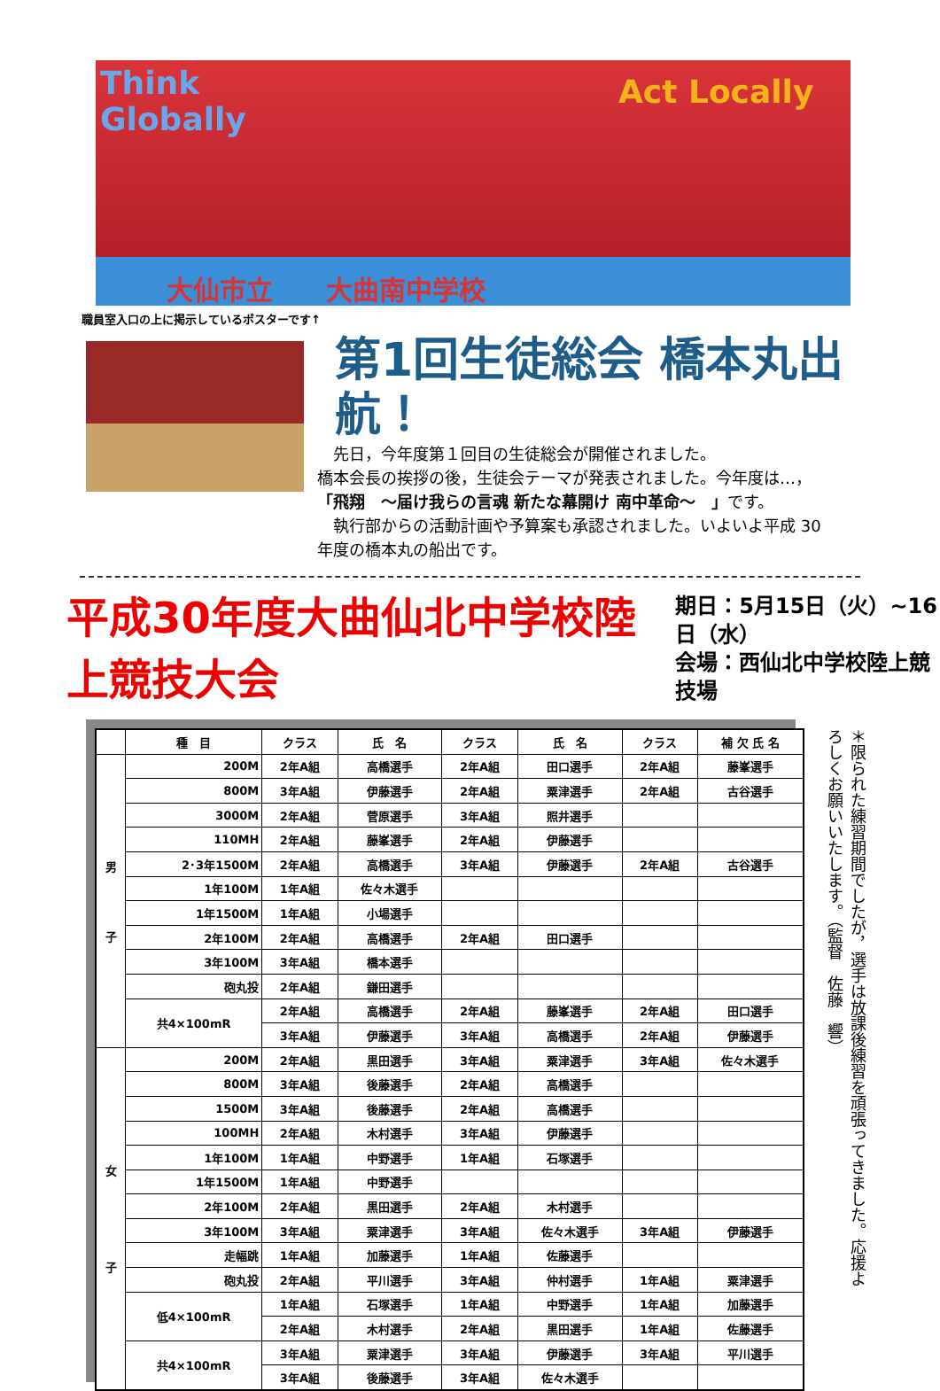Think
Globally
Act Locally
大仙市立　　大曲南中学校
職員室入口の上に掲示しているポスターです↑
第1回生徒総会 橋本丸出航！
　先日，今年度第１回目の生徒総会が開催されました。
橋本会長の挨拶の後，生徒会テーマが発表されました。今年度は…，
「飛翔　～届け我らの言魂 新たな幕開け 南中革命～　」です。
　執行部からの活動計画や予算案も承認されました。いよいよ平成 30
年度の橋本丸の船出です。
平成30年度大曲仙北中学校陸上競技大会
期日：5月15日（火）~16日（水）
会場：西仙北中学校陸上競技場
| | 種 目 | クラス | 氏 名 | クラス | 氏 名 | クラス | 補 欠 氏 名 |
| --- | --- | --- | --- | --- | --- | --- | --- |
| 男 子 | 200M | 2年A組 | 高橋選手 | 2年A組 | 田口選手 | 2年A組 | 藤峯選手 |
| | 800M | 3年A組 | 伊藤選手 | 2年A組 | 粟津選手 | 2年A組 | 古谷選手 |
| | 3000M | 2年A組 | 菅原選手 | 3年A組 | 照井選手 | | |
| | 110MH | 2年A組 | 藤峯選手 | 2年A組 | 伊藤選手 | | |
| | 2･3年1500M | 2年A組 | 高橋選手 | 3年A組 | 伊藤選手 | 2年A組 | 古谷選手 |
| | 1年100M | 1年A組 | 佐々木選手 | | | | |
| | 1年1500M | 1年A組 | 小場選手 | | | | |
| | 2年100M | 2年A組 | 高橋選手 | 2年A組 | 田口選手 | | |
| | 3年100M | 3年A組 | 橋本選手 | | | | |
| | 砲丸投 | 2年A組 | 鎌田選手 | | | | |
| | 共4×100mR | 2年A組 | 高橋選手 | 2年A組 | 藤峯選手 | 2年A組 | 田口選手 |
| | | 3年A組 | 伊藤選手 | 3年A組 | 高橋選手 | 2年A組 | 伊藤選手 |
| 女 子 | 200M | 2年A組 | 黒田選手 | 3年A組 | 粟津選手 | 3年A組 | 佐々木選手 |
| | 800M | 3年A組 | 後藤選手 | 2年A組 | 高橋選手 | | |
| | 1500M | 3年A組 | 後藤選手 | 2年A組 | 高橋選手 | | |
| | 100MH | 2年A組 | 木村選手 | 3年A組 | 伊藤選手 | | |
| | 1年100M | 1年A組 | 中野選手 | 1年A組 | 石塚選手 | | |
| | 1年1500M | 1年A組 | 中野選手 | | | | |
| | 2年100M | 2年A組 | 黒田選手 | 2年A組 | 木村選手 | | |
| | 3年100M | 3年A組 | 粟津選手 | 3年A組 | 佐々木選手 | 3年A組 | 伊藤選手 |
| | 走幅跳 | 1年A組 | 加藤選手 | 1年A組 | 佐藤選手 | | |
| | 砲丸投 | 2年A組 | 平川選手 | 3年A組 | 仲村選手 | 1年A組 | 粟津選手 |
| | 低4×100mR | 1年A組 | 石塚選手 | 1年A組 | 中野選手 | 1年A組 | 加藤選手 |
| | | 2年A組 | 木村選手 | 2年A組 | 黒田選手 | 1年A組 | 佐藤選手 |
| | 共4×100mR | 3年A組 | 粟津選手 | 3年A組 | 伊藤選手 | 3年A組 | 平川選手 |
| | | 3年A組 | 後藤選手 | 3年A組 | 佐々木選手 | | |
＊限られた練習期間でしたが，選手は放課後練習を頑張ってきました。応援よろしくお願いいたします。（監督　佐藤　響）